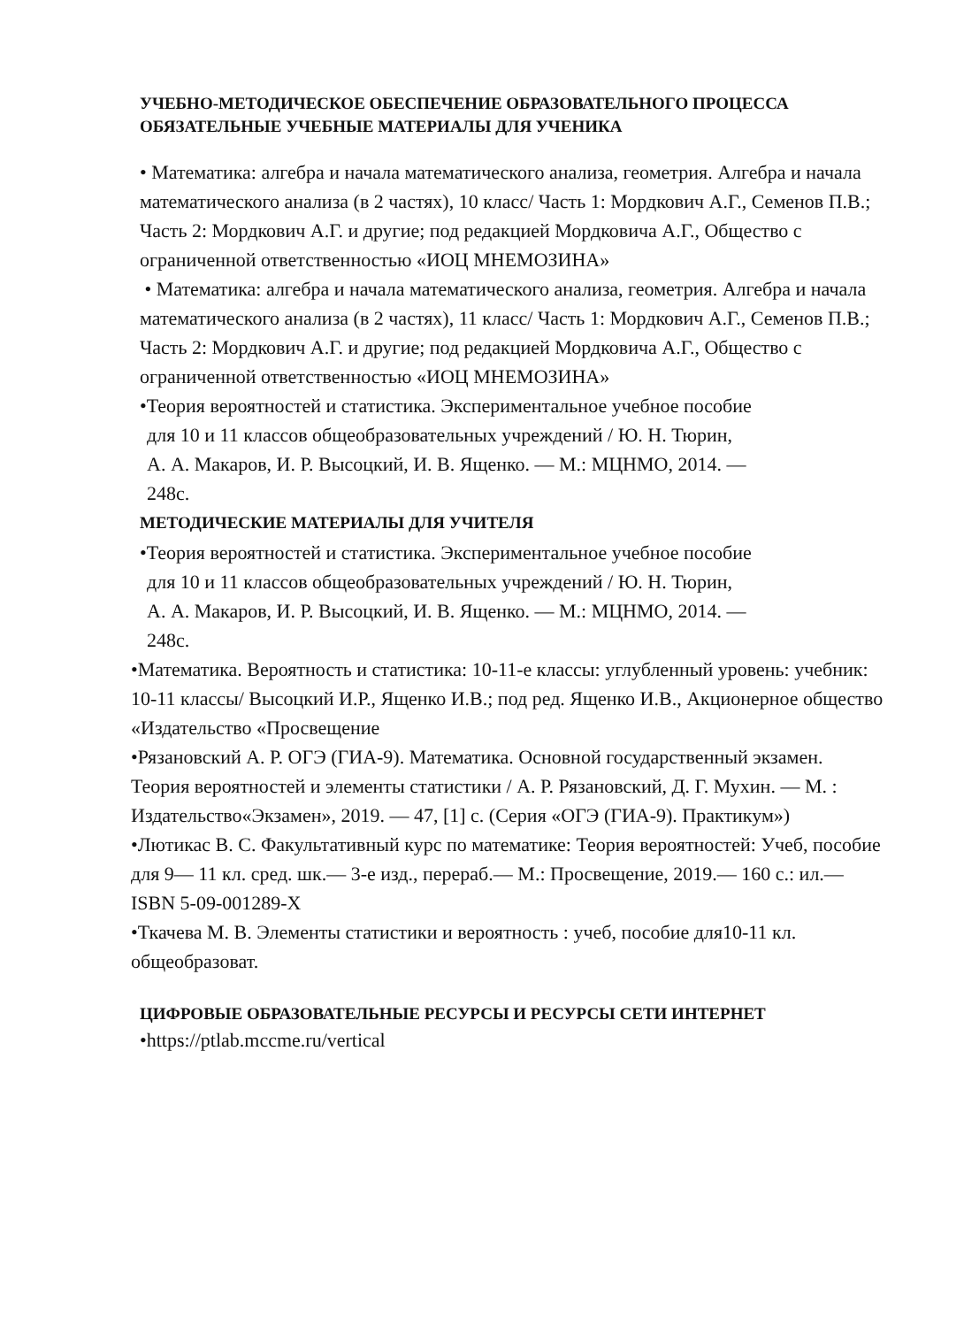УЧЕБНО-МЕТОДИЧЕСКОЕ ОБЕСПЕЧЕНИЕ ОБРАЗОВАТЕЛЬНОГО ПРОЦЕССА
ОБЯЗАТЕЛЬНЫЕ УЧЕБНЫЕ МАТЕРИАЛЫ ДЛЯ УЧЕНИКА
• Математика: алгебра и начала математического анализа, геометрия. Алгебра и начала математического анализа (в 2 частях), 10 класс/ Часть 1: Мордкович А.Г., Семенов П.В.; Часть 2: Мордкович А.Г. и другие; под редакцией Мордковича А.Г., Общество с ограниченной ответственностью «ИОЦ МНЕМОЗИНА»
• Математика: алгебра и начала математического анализа, геометрия. Алгебра и начала математического анализа (в 2 частях), 11 класс/ Часть 1: Мордкович А.Г., Семенов П.В.; Часть 2: Мордкович А.Г. и другие; под редакцией Мордковича А.Г., Общество с ограниченной ответственностью «ИОЦ МНЕМОЗИНА»
•Теория вероятностей и статистика. Экспериментальное учебное пособие
для 10 и 11 классов общеобразовательных учреждений / Ю. Н. Тюрин,
А. А. Макаров, И. Р. Высоцкий, И. В. Ященко. — М.: МЦНМО, 2014. —
248с.
МЕТОДИЧЕСКИЕ МАТЕРИАЛЫ ДЛЯ УЧИТЕЛЯ
•Теория вероятностей и статистика. Экспериментальное учебное пособие
для 10 и 11 классов общеобразовательных учреждений / Ю. Н. Тюрин,
А. А. Макаров, И. Р. Высоцкий, И. В. Ященко. — М.: МЦНМО, 2014. —
248с.
•Математика. Вероятность и статистика: 10-11-е классы: углубленный уровень: учебник: 10-11 классы/ Высоцкий И.Р., Ященко И.В.; под ред. Ященко И.В., Акционерное общество «Издательство «Просвещение
•Рязановский А. Р. ОГЭ (ГИА-9). Математика. Основной государственный экзамен. Теория вероятностей и элементы статистики / А. Р. Рязановский, Д. Г. Мухин. — М. : Издательство«Экзамен», 2019. — 47, [1] с. (Серия «ОГЭ (ГИА-9). Практикум»)
•Лютикас В. С. Факультативный курс по математике: Теория вероятностей: Учеб, пособие для 9— 11 кл. сред. шк.— 3-е изд., перераб.— М.: Просвещение, 2019.— 160 с.: ил.— ISBN 5-09-001289-X
•Ткачева М. В. Элементы статистики и вероятность : учеб, пособие для10-11 кл. общеобразоват.
ЦИФРОВЫЕ ОБРАЗОВАТЕЛЬНЫЕ РЕСУРСЫ И РЕСУРСЫ СЕТИ ИНТЕРНЕТ
•https://ptlab.mccme.ru/vertical